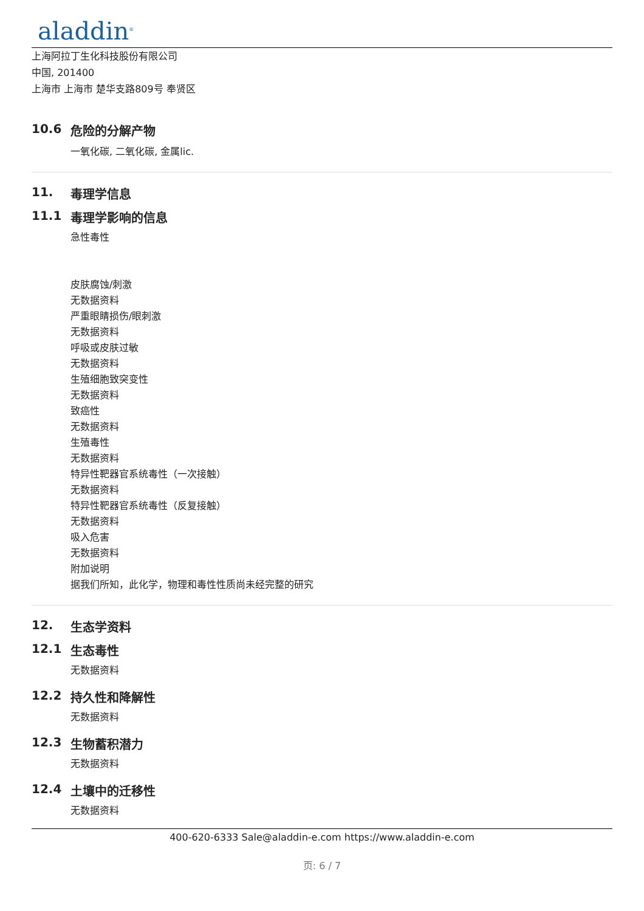aladdin<sup>®</sup>
上海阿拉丁生化科技股份有限公司
中国, 201400
上海市 上海市 楚华支路809号 奉贤区
10.6 危险的分解产物
一氧化碳, 二氧化碳, 金属lic.
11. 毒理学信息
11.1 毒理学影响的信息
急性毒性
皮肤腐蚀/刺激
无数据资料
严重眼睛损伤/眼刺激
无数据资料
呼吸或皮肤过敏
无数据资料
生殖细胞致突变性
无数据资料
致癌性
无数据资料
生殖毒性
无数据资料
特异性靶器官系统毒性（一次接触）
无数据资料
特异性靶器官系统毒性（反复接触）
无数据资料
吸入危害
无数据资料
附加说明
据我们所知，此化学，物理和毒性性质尚未经完整的研究
12. 生态学资料
12.1 生态毒性
无数据资料
12.2 持久性和降解性
无数据资料
12.3 生物蓄积潜力
无数据资料
12.4 土壤中的迁移性
无数据资料
400-620-6333 Sale@aladdin-e.com https://www.aladdin-e.com
页: 6 / 7